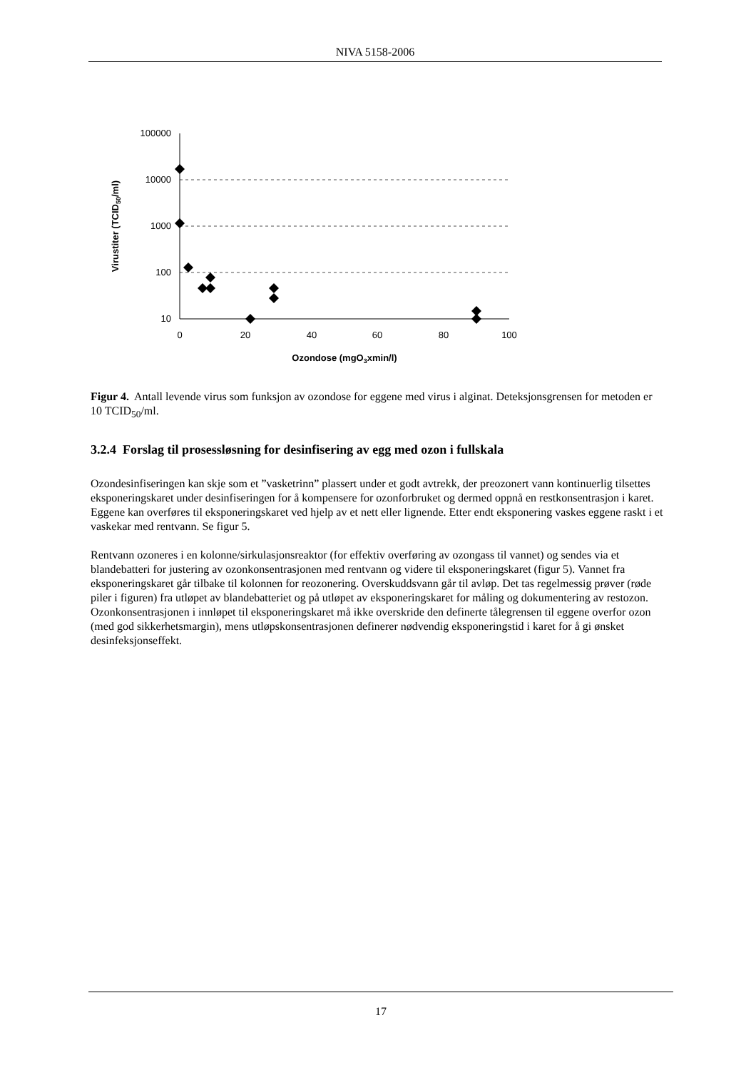NIVA 5158-2006
100000
10000
1000
100
10
0
20
40
60
80
100
Ozondose (mgO3xmin/l)
Virustiter (TCID50/ml)
Figur 4. Antall levende virus som funksjon av ozondose for eggene med virus i alginat. Deteksjonsgrensen for metoden er 10 TCID<sub>50</sub>/ml.
3.2.4 Forslag til prosessløsning for desinfisering av egg med ozon i fullskala
Ozondesinfiseringen kan skje som et ”vasketrinn” plassert under et godt avtrekk, der preozonert vann kontinuerlig tilsettes eksponeringskaret under desinfiseringen for å kompensere for ozonforbruket og dermed oppnå en restkonsentrasjon i karet. Eggene kan overføres til eksponeringskaret ved hjelp av et nett eller lignende. Etter endt eksponering vaskes eggene raskt i et vaskekar med rentvann. Se figur 5.
Rentvann ozoneres i en kolonne/sirkulasjonsreaktor (for effektiv overføring av ozongass til vannet) og sendes via et blandebatteri for justering av ozonkonsentrasjonen med rentvann og videre til eksponeringskaret (figur 5). Vannet fra eksponeringskaret går tilbake til kolonnen for reozonering. Overskuddsvann går til avløp. Det tas regelmessig prøver (røde piler i figuren) fra utløpet av blandebatteriet og på utløpet av eksponeringskaret for måling og dokumentering av restozon. Ozonkonsentrasjonen i innløpet til eksponeringskaret må ikke overskride den definerte tålegrensen til eggene overfor ozon (med god sikkerhetsmargin), mens utløpskonsentrasjonen definerer nødvendig eksponeringstid i karet for å gi ønsket desinfeksjonseffekt.
17